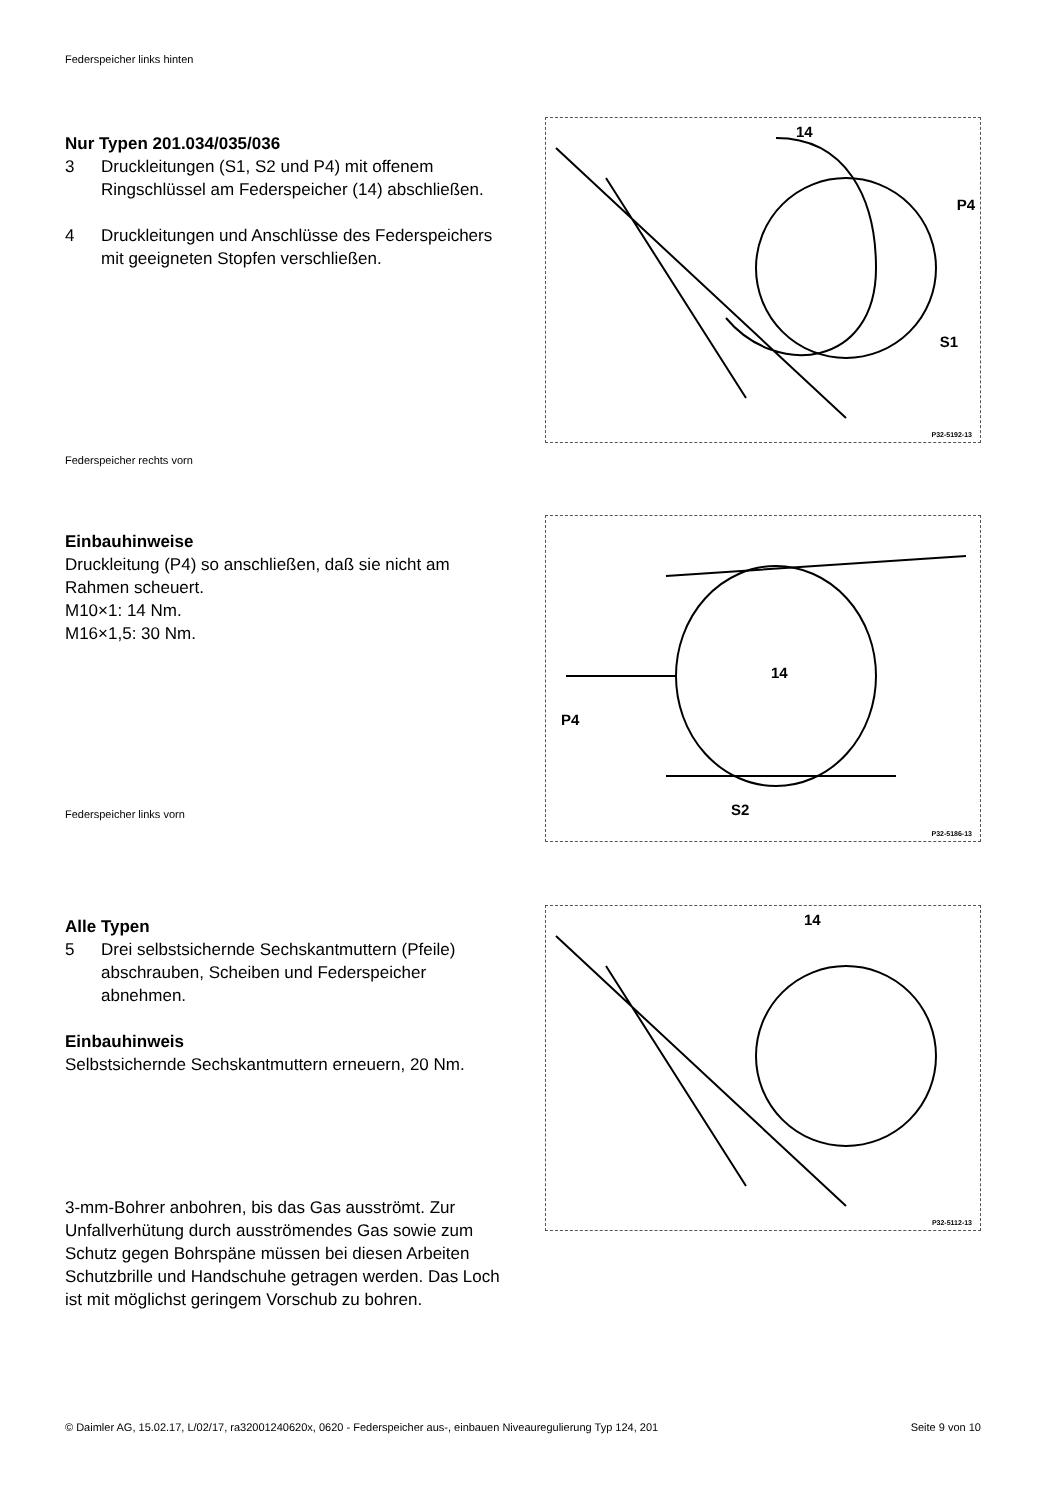Federspeicher links hinten
Nur Typen 201.034/035/036
3 Druckleitungen (S1, S2 und P4) mit offenem Ringschlüssel am Federspeicher (14) abschließen.
4 Druckleitungen und Anschlüsse des Federspeichers mit geeigneten Stopfen verschließen.
14
P4
S1
P32-5192-13
Federspeicher rechts vorn
Einbauhinweise
Druckleitung (P4) so anschließen, daß sie nicht am Rahmen scheuert.
M10×1: 14 Nm.
M16×1,5: 30 Nm.
14
P4
S2
P32-5186-13
Federspeicher links vorn
Alle Typen
5 Drei selbstsichernde Sechskantmuttern (Pfeile) abschrauben, Scheiben und Federspeicher abnehmen.
Einbauhinweis
Selbstsichernde Sechskantmuttern erneuern, 20 Nm.
3-mm-Bohrer anbohren, bis das Gas ausströmt. Zur Unfallverhütung durch ausströmendes Gas sowie zum Schutz gegen Bohrspäne müssen bei diesen Arbeiten Schutzbrille und Handschuhe getragen werden. Das Loch ist mit möglichst geringem Vorschub zu bohren.
14
P32-5112-13
© Daimler AG, 15.02.17, L/02/17, ra32001240620x, 0620 - Federspeicher aus-, einbauen Niveauregulierung Typ 124, 201
Seite 9 von 10